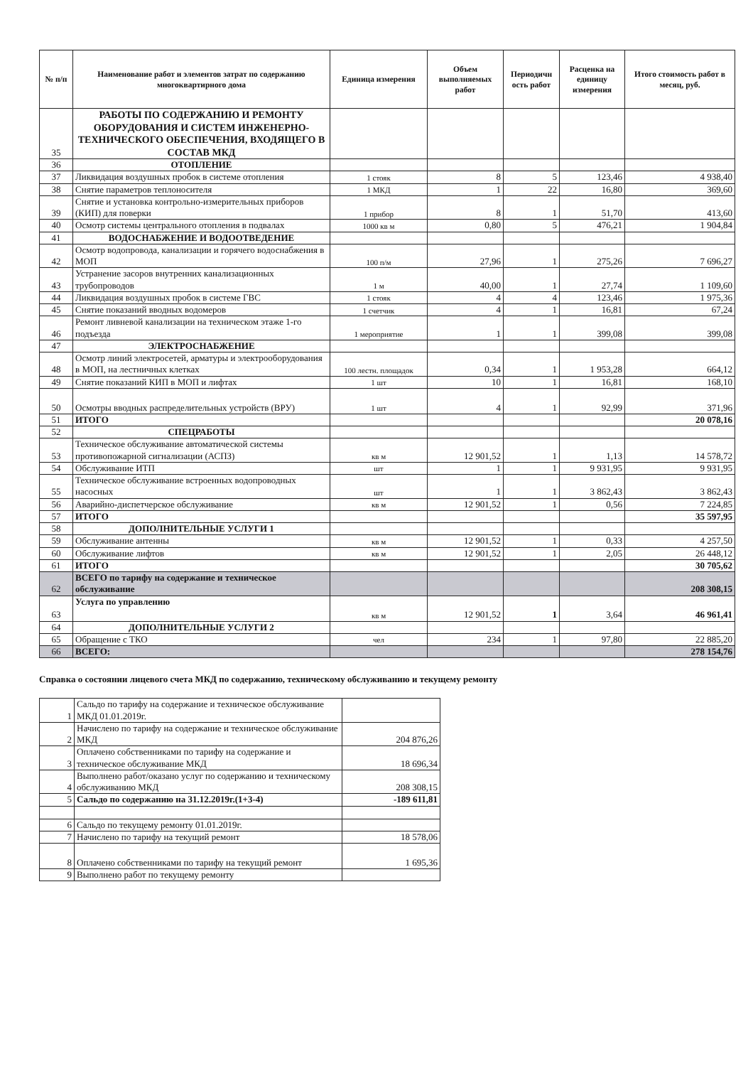| № п/п | Наименование работ и элементов затрат по содержанию многоквартирного дома | Единица измерения | Объем выполняемых работ | Периодичн ость работ | Расценка на единицу измерения | Итого стоимость работ в месяц, руб. |
| --- | --- | --- | --- | --- | --- | --- |
| 35 | РАБОТЫ ПО СОДЕРЖАНИЮ И РЕМОНТУ ОБОРУДОВАНИЯ И СИСТЕМ ИНЖЕНЕРНО-ТЕХНИЧЕСКОГО ОБЕСПЕЧЕНИЯ, ВХОДЯЩЕГО В СОСТАВ МКД | | | | | |
| 36 | ОТОПЛЕНИЕ | | | | | |
| 37 | Ликвидация воздушных пробок в системе отопления | 1 стояк | 8 | 5 | 123,46 | 4 938,40 |
| 38 | Снятие параметров теплоносителя | 1 МКД | 1 | 22 | 16,80 | 369,60 |
| 39 | Снятие и установка контрольно-измерительных приборов (КИП) для поверки | 1 прибор | 8 | 1 | 51,70 | 413,60 |
| 40 | Осмотр системы центрального отопления в подвалах | 1000 кв м | 0,80 | 5 | 476,21 | 1 904,84 |
| 41 | ВОДОСНАБЖЕНИЕ И ВОДООТВЕДЕНИЕ | | | | | |
| 42 | Осмотр водопровода, канализации и горячего водоснабжения в МОП | 100 п/м | 27,96 | 1 | 275,26 | 7 696,27 |
| 43 | Устранение засоров внутренних канализационных трубопроводов | 1 м | 40,00 | 1 | 27,74 | 1 109,60 |
| 44 | Ликвидация воздушных пробок в системе ГВС | 1 стояк | 4 | 4 | 123,46 | 1 975,36 |
| 45 | Снятие показаний вводных водомеров | 1 счетчик | 4 | 1 | 16,81 | 67,24 |
| 46 | Ремонт ливневой канализации на техническом этаже 1-го подъезда | 1 мероприятие | 1 | 1 | 399,08 | 399,08 |
| 47 | ЭЛЕКТРОСНАБЖЕНИЕ | | | | | |
| 48 | Осмотр линий электросетей, арматуры и электрооборудования в МОП, на лестничных клетках | 100 лестн. площадок | 0,34 | 1 | 1 953,28 | 664,12 |
| 49 | Снятие показаний КИП в МОП и лифтах | 1 шт | 10 | 1 | 16,81 | 168,10 |
| 50 | Осмотры вводных распределительных устройств (ВРУ) | 1 шт | 4 | 1 | 92,99 | 371,96 |
| 51 | ИТОГО | | | | | 20 078,16 |
| 52 | СПЕЦРАБОТЫ | | | | | |
| 53 | Техническое обслуживание автоматической системы противопожарной сигнализации (АСПЗ) | кв м | 12 901,52 | 1 | 1,13 | 14 578,72 |
| 54 | Обслуживание ИТП | шт | 1 | 1 | 9 931,95 | 9 931,95 |
| 55 | Техническое обслуживание встроенных водопроводных насосных | шт | 1 | 1 | 3 862,43 | 3 862,43 |
| 56 | Аварийно-диспетчерское обслуживание | кв м | 12 901,52 | 1 | 0,56 | 7 224,85 |
| 57 | ИТОГО | | | | | 35 597,95 |
| 58 | ДОПОЛНИТЕЛЬНЫЕ УСЛУГИ 1 | | | | | |
| 59 | Обслуживание антенны | кв м | 12 901,52 | 1 | 0,33 | 4 257,50 |
| 60 | Обслуживание лифтов | кв м | 12 901,52 | 1 | 2,05 | 26 448,12 |
| 61 | ИТОГО | | | | | 30 705,62 |
| 62 | ВСЕГО по тарифу на содержание и техническое обслуживание | | | | | 208 308,15 |
| 63 | Услуга по управлению | кв м | 12 901,52 | 1 | 3,64 | 46 961,41 |
| 64 | ДОПОЛНИТЕЛЬНЫЕ УСЛУГИ 2 | | | | | |
| 65 | Обращение с ТКО | чел | 234 | 1 | 97,80 | 22 885,20 |
| 66 | ВСЕГО: | | | | | 278 154,76 |
Справка о состоянии лицевого счета МКД по содержанию, техническому обслуживанию и текущему ремонту
| 1 | Сальдо по тарифу на содержание и техническое обслуживание МКД 01.01.2019г. | |
| 2 | Начислено по тарифу на содержание и техническое обслуживание МКД | 204 876,26 |
| 3 | Оплачено собственниками по тарифу на содержание и техническое обслуживание МКД | 18 696,34 |
| 4 | Выполнено работ/оказано услуг по содержанию и техническому обслуживанию МКД | 208 308,15 |
| 5 | Сальдо по содержанию на 31.12.2019г.(1+3-4) | -189 611,81 |
| 6 | Сальдо по текущему ремонту 01.01.2019г. | |
| 7 | Начислено по тарифу на текущий ремонт | 18 578,06 |
| 8 | Оплачено собственниками по тарифу на текущий ремонт | 1 695,36 |
| 9 | Выполнено работ по текущему ремонту | |